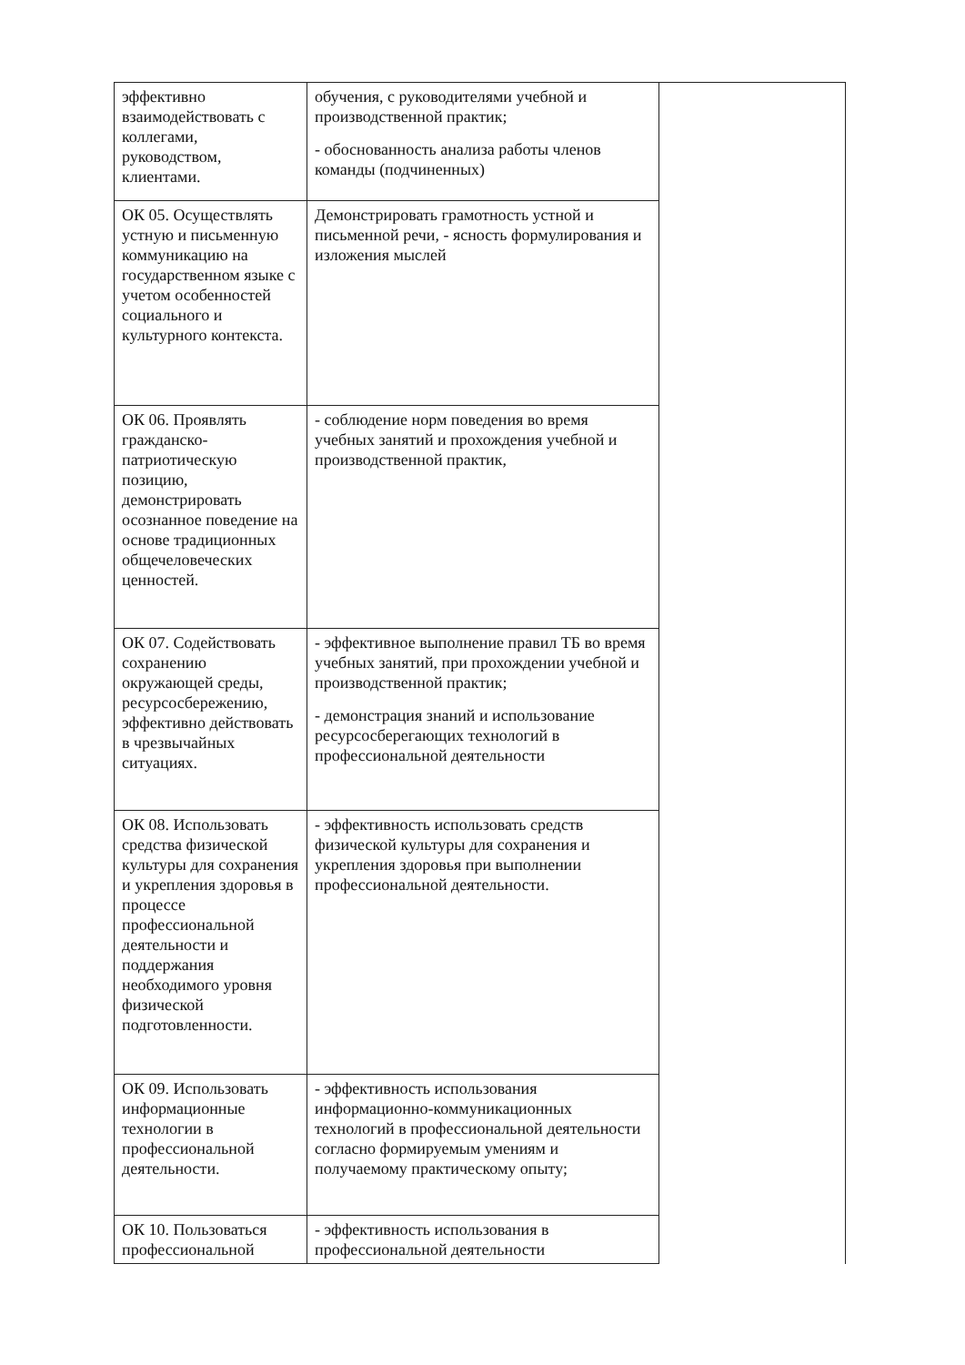| эффективно взаимодействовать с коллегами, руководством, клиентами. | обучения, с руководителями учебной и производственной практик; - обоснованность анализа работы членов команды (подчиненных) | |
| ОК 05. Осуществлять устную и письменную коммуникацию на государственном языке с учетом особенностей социального и культурного контекста. | Демонстрировать грамотность устной и письменной речи, - ясность формулирования и изложения мыслей | |
| ОК 06. Проявлять гражданско-патриотическую позицию, демонстрировать осознанное поведение на основе традиционных общечеловеческих ценностей. | - соблюдение норм поведения во время учебных занятий и прохождения учебной и производственной практик, | |
| ОК 07. Содействовать сохранению окружающей среды, ресурсосбережению, эффективно действовать в чрезвычайных ситуациях. | - эффективное выполнение правил ТБ во время учебных занятий, при прохождении учебной и производственной практик; - демонстрация знаний и использование ресурсосберегающих технологий в профессиональной деятельности | |
| ОК 08. Использовать средства физической культуры для сохранения и укрепления здоровья в процессе профессиональной деятельности и поддержания необходимого уровня физической подготовленности. | - эффективность использовать средств физической культуры для сохранения и укрепления здоровья при выполнении профессиональной деятельности. | |
| ОК 09. Использовать информационные технологии в профессиональной деятельности. | - эффективность использования информационно-коммуникационных технологий в профессиональной деятельности согласно формируемым умениям и получаемому практическому опыту; | |
| ОК 10. Пользоваться профессиональной | - эффективность использования в профессиональной деятельности | |